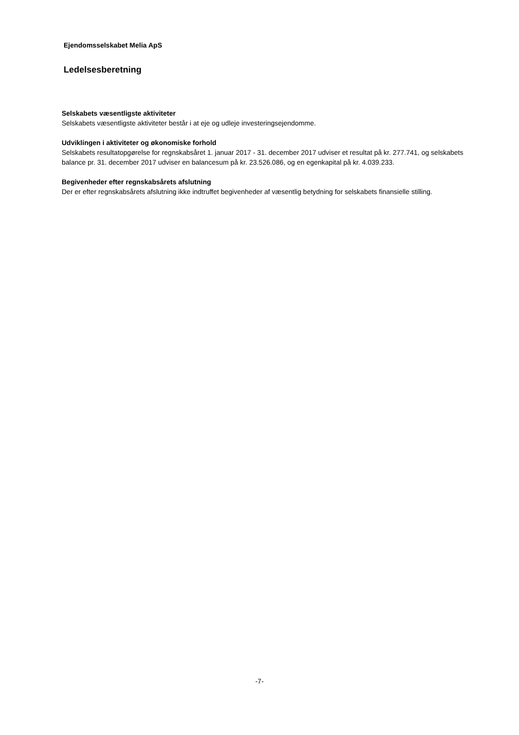Ejendomsselskabet Melia ApS
Ledelsesberetning
Selskabets væsentligste aktiviteter
Selskabets væsentligste aktiviteter består i at eje og udleje investeringsejendomme.
Udviklingen i aktiviteter og økonomiske forhold
Selskabets resultatopgørelse for regnskabsåret 1. januar 2017 - 31. december 2017 udviser et resultat på kr. 277.741, og selskabets balance pr. 31. december 2017 udviser en balancesum på kr. 23.526.086, og en egenkapital på kr. 4.039.233.
Begivenheder efter regnskabsårets afslutning
Der er efter regnskabsårets afslutning ikke indtruffet begivenheder af væsentlig betydning for selskabets finansielle stilling.
-7-